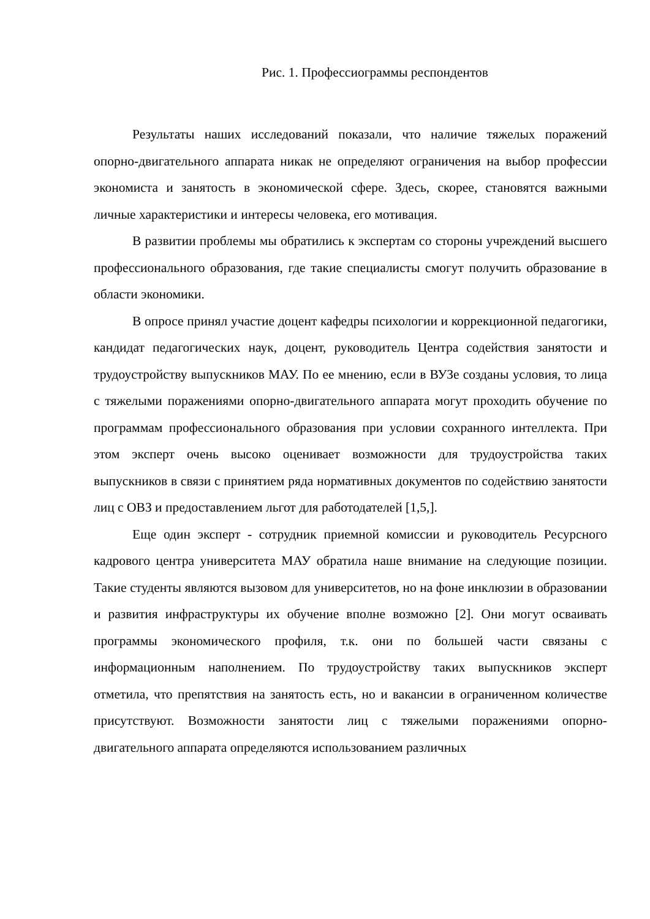Рис. 1. Профессиограммы респондентов
Результаты наших исследований показали, что наличие тяжелых поражений опорно-двигательного аппарата никак не определяют ограничения на выбор профессии экономиста и занятость в экономической сфере. Здесь, скорее, становятся важными личные характеристики и интересы человека, его мотивация.
В развитии проблемы мы обратились к экспертам со стороны учреждений высшего профессионального образования, где такие специалисты смогут получить образование в области экономики.
В опросе принял участие доцент кафедры психологии и коррекционной педагогики, кандидат педагогических наук, доцент, руководитель Центра содействия занятости и трудоустройству выпускников МАУ. По ее мнению, если в ВУЗе созданы условия, то лица с тяжелыми поражениями опорно-двигательного аппарата могут проходить обучение по программам профессионального образования при условии сохранного интеллекта. При этом эксперт очень высоко оценивает возможности для трудоустройства таких выпускников в связи с принятием ряда нормативных документов по содействию занятости лиц с ОВЗ и предоставлением льгот для работодателей [1,5,].
Еще один эксперт - сотрудник приемной комиссии и руководитель Ресурсного кадрового центра университета МАУ обратила наше внимание на следующие позиции. Такие студенты являются вызовом для университетов, но на фоне инклюзии в образовании и развития инфраструктуры их обучение вполне возможно [2]. Они могут осваивать программы экономического профиля, т.к. они по большей части связаны с информационным наполнением. По трудоустройству таких выпускников эксперт отметила, что препятствия на занятость есть, но и вакансии в ограниченном количестве присутствуют. Возможности занятости лиц с тяжелыми поражениями опорно-двигательного аппарата определяются использованием различных